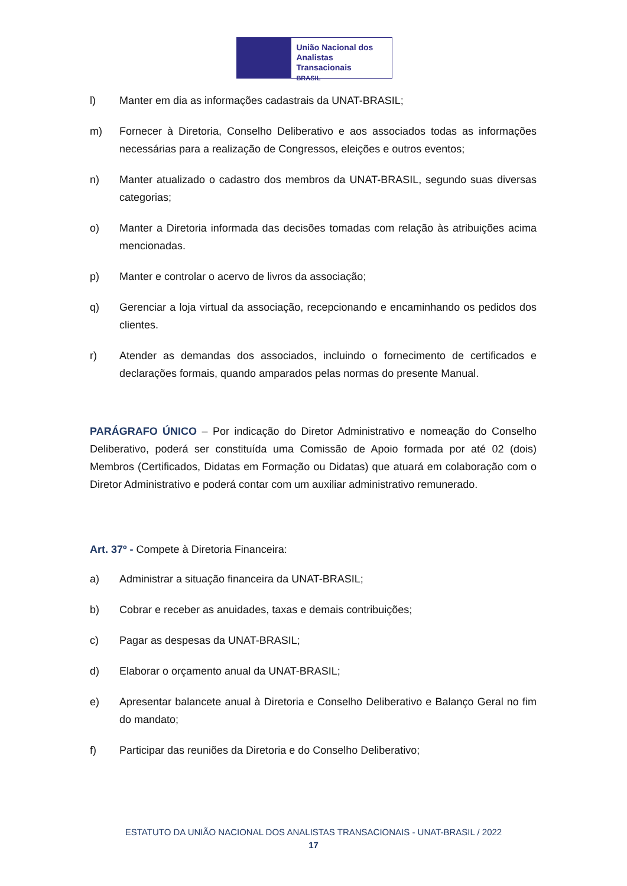União Nacional dos
Analistas Transacionais
BRASIL
l) Manter em dia as informações cadastrais da UNAT-BRASIL;
m) Fornecer à Diretoria, Conselho Deliberativo e aos associados todas as informações necessárias para a realização de Congressos, eleições e outros eventos;
n) Manter atualizado o cadastro dos membros da UNAT-BRASIL, segundo suas diversas categorias;
o) Manter a Diretoria informada das decisões tomadas com relação às atribuições acima mencionadas.
p) Manter e controlar o acervo de livros da associação;
q) Gerenciar a loja virtual da associação, recepcionando e encaminhando os pedidos dos clientes.
r) Atender as demandas dos associados, incluindo o fornecimento de certificados e declarações formais, quando amparados pelas normas do presente Manual.
PARÁGRAFO ÚNICO – Por indicação do Diretor Administrativo e nomeação do Conselho Deliberativo, poderá ser constituída uma Comissão de Apoio formada por até 02 (dois) Membros (Certificados, Didatas em Formação ou Didatas) que atuará em colaboração com o Diretor Administrativo e poderá contar com um auxiliar administrativo remunerado.
Art. 37º - Compete à Diretoria Financeira:
a) Administrar a situação financeira da UNAT-BRASIL;
b) Cobrar e receber as anuidades, taxas e demais contribuições;
c) Pagar as despesas da UNAT-BRASIL;
d) Elaborar o orçamento anual da UNAT-BRASIL;
e) Apresentar balancete anual à Diretoria e Conselho Deliberativo e Balanço Geral no fim do mandato;
f) Participar das reuniões da Diretoria e do Conselho Deliberativo;
ESTATUTO DA UNIÃO NACIONAL DOS ANALISTAS TRANSACIONAIS - UNAT-BRASIL / 2022
17